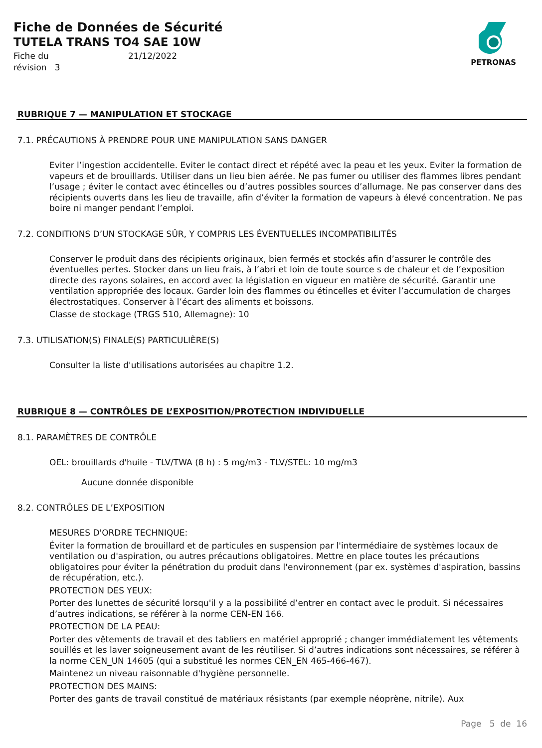Fiche de Données de Sécurité
TUTELA TRANS TO4 SAE 10W
Fiche du 21/12/2022
révision 3
PETRONAS
RUBRIQUE 7 — MANIPULATION ET STOCKAGE
7.1. PRÉCAUTIONS À PRENDRE POUR UNE MANIPULATION SANS DANGER
Eviter l’ingestion accidentelle. Eviter le contact direct et répété avec la peau et les yeux. Eviter la formation de vapeurs et de brouillards. Utiliser dans un lieu bien aérée. Ne pas fumer ou utiliser des flammes libres pendant l’usage ; éviter le contact avec étincelles ou d’autres possibles sources d’allumage. Ne pas conserver dans des récipients ouverts dans les lieu de travaille, afin d’éviter la formation de vapeurs à élevé concentration. Ne pas boire ni manger pendant l’emploi.
7.2. CONDITIONS D’UN STOCKAGE SÛR, Y COMPRIS LES ÉVENTUELLES INCOMPATIBILITÉS
Conserver le produit dans des récipients originaux, bien fermés et stockés afin d’assurer le contrôle des éventuelles pertes. Stocker dans un lieu frais, à l’abri et loin de toute source s de chaleur et de l’exposition directe des rayons solaires, en accord avec la législation en vigueur en matière de sécurité. Garantir une ventilation appropriée des locaux. Garder loin des flammes ou étincelles et éviter l’accumulation de charges électrostatiques. Conserver à l’écart des aliments et boissons.
Classe de stockage (TRGS 510, Allemagne): 10
7.3. UTILISATION(S) FINALE(S) PARTICULIÈRE(S)
Consulter la liste d'utilisations autorisées au chapitre 1.2.
RUBRIQUE 8 — CONTRÔLES DE L’EXPOSITION/PROTECTION INDIVIDUELLE
8.1. PARAMÈTRES DE CONTRÔLE
OEL: brouillards d'huile - TLV/TWA (8 h) : 5 mg/m3 - TLV/STEL: 10 mg/m3
Aucune donnée disponible
8.2. CONTRÔLES DE L’EXPOSITION
MESURES D'ORDRE TECHNIQUE:
Éviter la formation de brouillard et de particules en suspension par l'intermédiaire de systèmes locaux de ventilation ou d'aspiration, ou autres précautions obligatoires. Mettre en place toutes les précautions obligatoires pour éviter la pénétration du produit dans l'environnement (par ex. systèmes d'aspiration, bassins de récupération, etc.).
PROTECTION DES YEUX:
Porter des lunettes de sécurité lorsqu'il y a la possibilité d’entrer en contact avec le produit. Si nécessaires d’autres indications, se référer à la norme CEN-EN 166.
PROTECTION DE LA PEAU:
Porter des vêtements de travail et des tabliers en matériel approprié ; changer immédiatement les vêtements souillés et les laver soigneusement avant de les réutiliser. Si d’autres indications sont nécessaires, se référer à la norme CEN_UN 14605 (qui a substitué les normes CEN_EN 465-466-467).
Maintenez un niveau raisonnable d'hygiène personnelle.
PROTECTION DES MAINS:
Porter des gants de travail constitué de matériaux résistants (par exemple néoprène, nitrile). Aux
Page 5 de 16